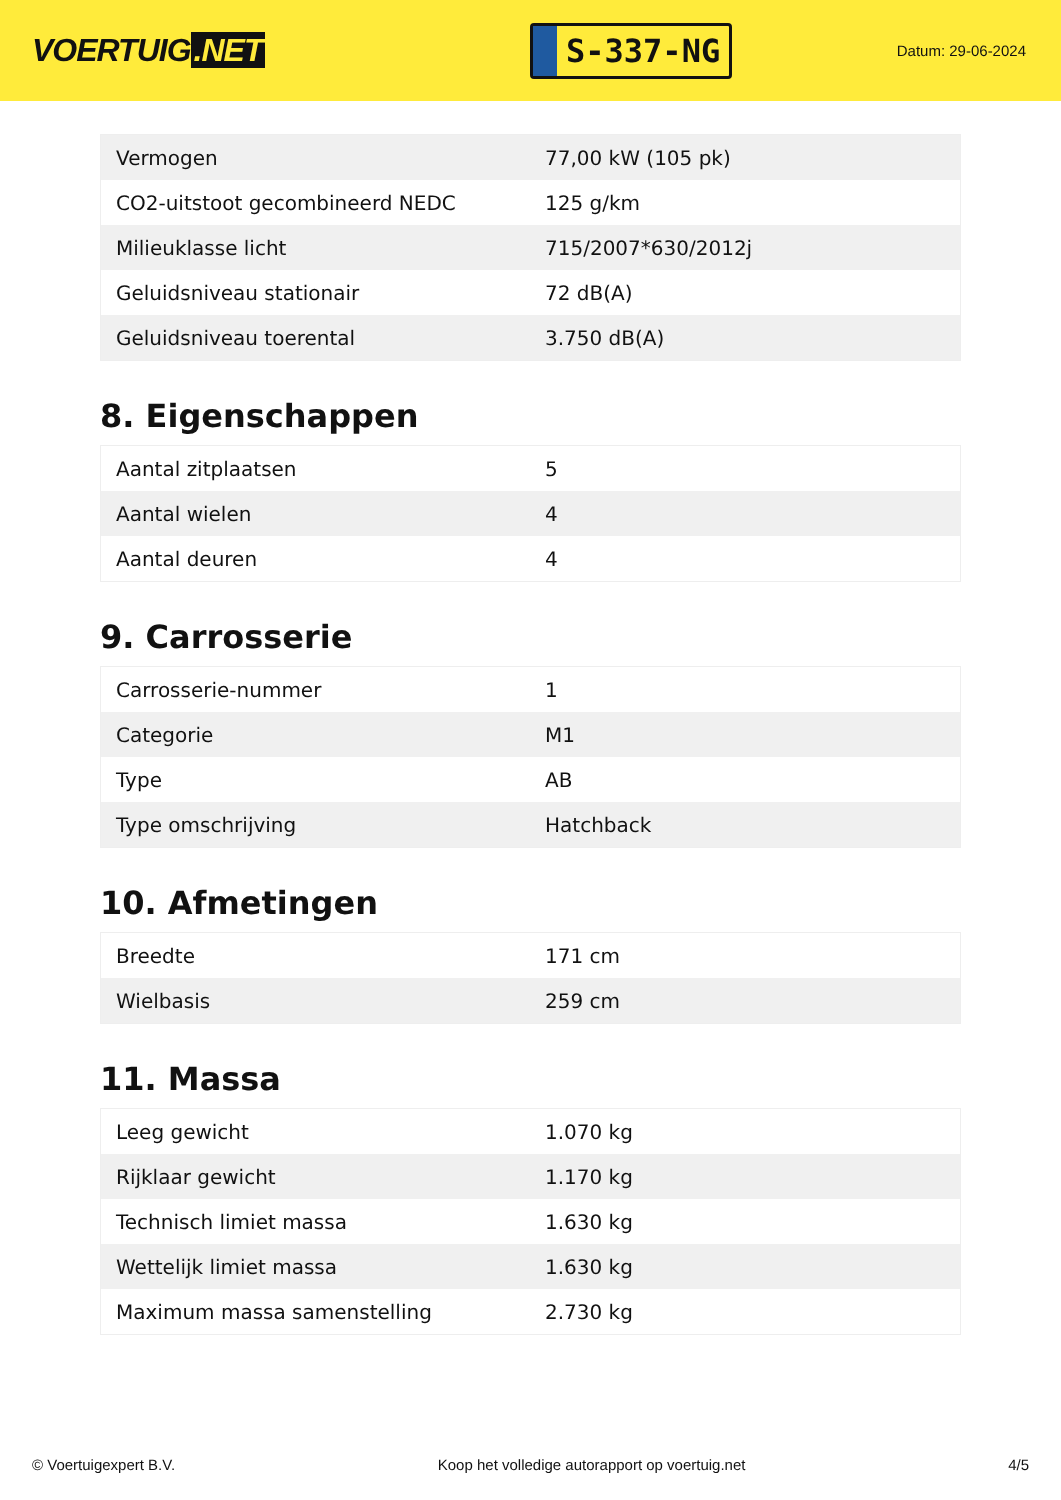VOERTUIG.NET
S-337-NG
Datum: 29-06-2024
| Vermogen | 77,00 kW (105 pk) |
| CO2-uitstoot gecombineerd NEDC | 125 g/km |
| Milieuklasse licht | 715/2007*630/2012j |
| Geluidsniveau stationair | 72 dB(A) |
| Geluidsniveau toerental | 3.750 dB(A) |
8. Eigenschappen
| Aantal zitplaatsen | 5 |
| Aantal wielen | 4 |
| Aantal deuren | 4 |
9. Carrosserie
| Carrosserie-nummer | 1 |
| Categorie | M1 |
| Type | AB |
| Type omschrijving | Hatchback |
10. Afmetingen
| Breedte | 171 cm |
| Wielbasis | 259 cm |
11. Massa
| Leeg gewicht | 1.070 kg |
| Rijklaar gewicht | 1.170 kg |
| Technisch limiet massa | 1.630 kg |
| Wettelijk limiet massa | 1.630 kg |
| Maximum massa samenstelling | 2.730 kg |
© Voertuigexpert B.V. Koop het volledige autorapport op voertuig.net 4/5